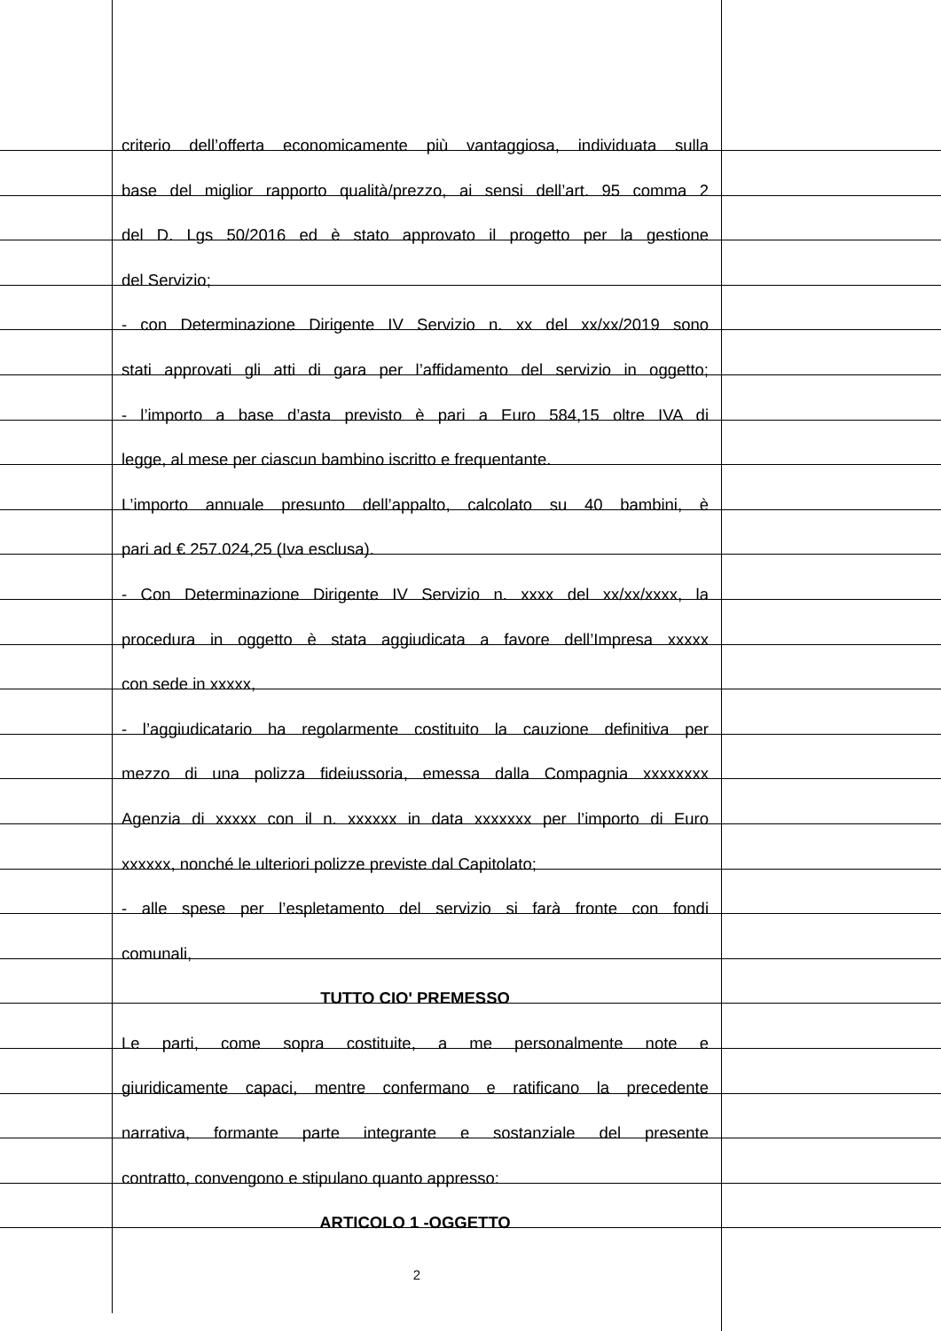criterio dell’offerta economicamente più vantaggiosa, individuata sulla
base del miglior rapporto qualità/prezzo, ai sensi dell’art. 95 comma 2
del D. Lgs 50/2016 ed è stato approvato il progetto per la gestione
del Servizio;
- con Determinazione Dirigente IV Servizio n. xx del xx/xx/2019 sono
stati approvati gli atti di gara per l’affidamento del servizio in oggetto;
- l’importo a base d’asta previsto è pari a Euro 584,15 oltre IVA di
legge, al mese per ciascun bambino iscritto e frequentante.
L’importo annuale presunto dell’appalto, calcolato su 40 bambini, è
pari ad € 257.024,25 (Iva esclusa).
- Con Determinazione Dirigente IV Servizio n. xxxx del xx/xx/xxxx, la
procedura in oggetto è stata aggiudicata a favore dell’Impresa xxxxx
con sede in xxxxx,
- l’aggiudicatario ha regolarmente costituito la cauzione definitiva per
mezzo di una polizza fideiussoria, emessa dalla Compagnia xxxxxxxx
Agenzia di xxxxx con il n. xxxxxx in data xxxxxxx per l’importo di Euro
xxxxxx, nonché le ulteriori polizze previste dal Capitolato;
- alle spese per l’espletamento del servizio si farà fronte con fondi
comunali,
TUTTO CIO' PREMESSO
Le parti, come sopra costituite, a me personalmente note e
giuridicamente capaci, mentre confermano e ratificano la precedente
narrativa, formante parte integrante e sostanziale del presente
contratto, convengono e stipulano quanto appresso:
ARTICOLO 1 -OGGETTO
2